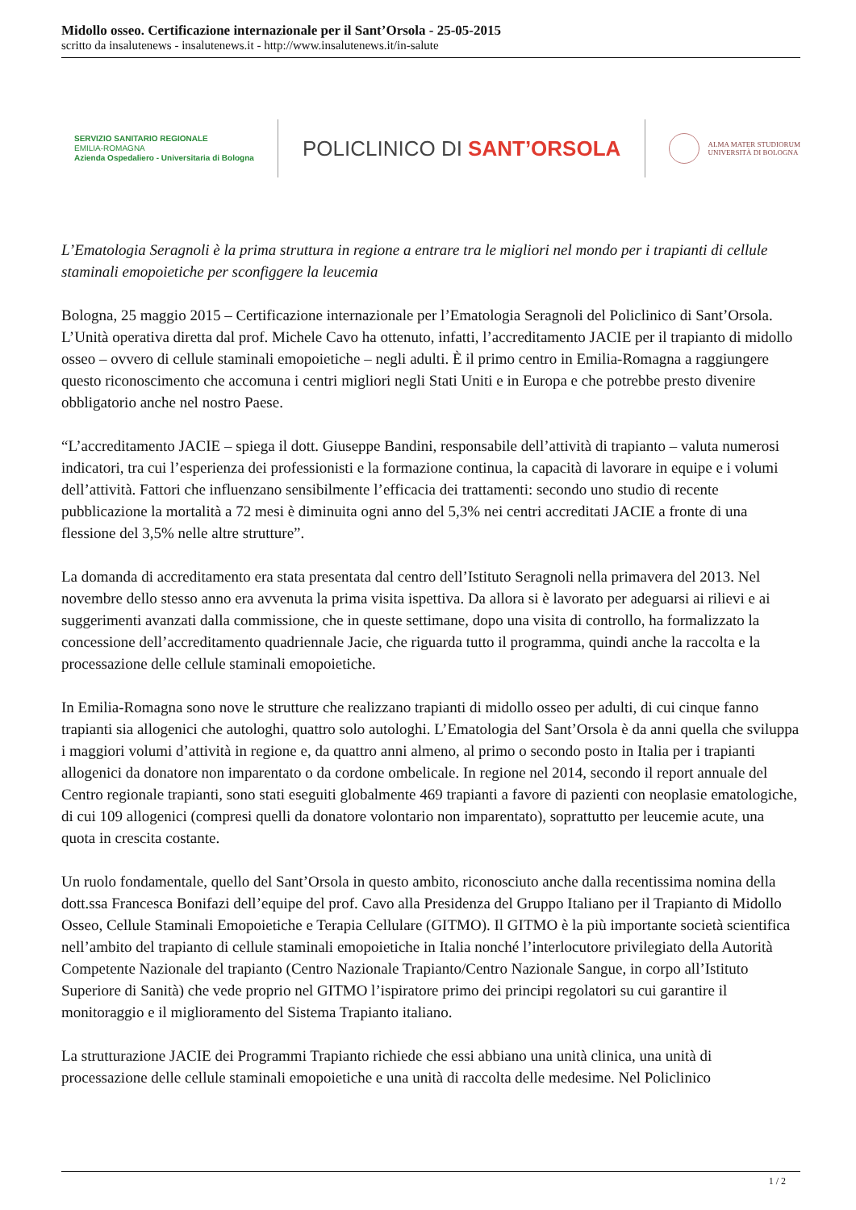Midollo osseo. Certificazione internazionale per il Sant’Orsola - 25-05-2015
scritto da insalutenews - insalutenews.it - http://www.insalutenews.it/in-salute
SERVIZIO SANITARIO REGIONALE
EMILIA-ROMAGNA
Azienda Ospedaliero - Universitaria di Bologna
POLICLINICO DI SANT’ORSOLA
ALMA MATER STUDIORUM
UNIVERSITÀ DI BOLOGNA
L’Ematologia Seragnoli è la prima struttura in regione a entrare tra le migliori nel mondo per i trapianti di cellule staminali emopoietiche per sconfiggere la leucemia
Bologna, 25 maggio 2015 – Certificazione internazionale per l’Ematologia Seragnoli del Policlinico di Sant’Orsola. L’Unità operativa diretta dal prof. Michele Cavo ha ottenuto, infatti, l’accreditamento JACIE per il trapianto di midollo osseo – ovvero di cellule staminali emopoietiche – negli adulti. È il primo centro in Emilia-Romagna a raggiungere questo riconoscimento che accomuna i centri migliori negli Stati Uniti e in Europa e che potrebbe presto divenire obbligatorio anche nel nostro Paese.
“L’accreditamento JACIE – spiega il dott. Giuseppe Bandini, responsabile dell’attività di trapianto – valuta numerosi indicatori, tra cui l’esperienza dei professionisti e la formazione continua, la capacità di lavorare in equipe e i volumi dell’attività. Fattori che influenzano sensibilmente l’efficacia dei trattamenti: secondo uno studio di recente pubblicazione la mortalità a 72 mesi è diminuita ogni anno del 5,3% nei centri accreditati JACIE a fronte di una flessione del 3,5% nelle altre strutture”.
La domanda di accreditamento era stata presentata dal centro dell’Istituto Seragnoli nella primavera del 2013. Nel novembre dello stesso anno era avvenuta la prima visita ispettiva. Da allora si è lavorato per adeguarsi ai rilievi e ai suggerimenti avanzati dalla commissione, che in queste settimane, dopo una visita di controllo, ha formalizzato la concessione dell’accreditamento quadriennale Jacie, che riguarda tutto il programma, quindi anche la raccolta e la processazione delle cellule staminali emopoietiche.
In Emilia-Romagna sono nove le strutture che realizzano trapianti di midollo osseo per adulti, di cui cinque fanno trapianti sia allogenici che autologhi, quattro solo autologhi. L’Ematologia del Sant’Orsola è da anni quella che sviluppa i maggiori volumi d’attività in regione e, da quattro anni almeno, al primo o secondo posto in Italia per i trapianti allogenici da donatore non imparentato o da cordone ombelicale. In regione nel 2014, secondo il report annuale del Centro regionale trapianti, sono stati eseguiti globalmente 469 trapianti a favore di pazienti con neoplasie ematologiche, di cui 109 allogenici (compresi quelli da donatore volontario non imparentato), soprattutto per leucemie acute, una quota in crescita costante.
Un ruolo fondamentale, quello del Sant’Orsola in questo ambito, riconosciuto anche dalla recentissima nomina della dott.ssa Francesca Bonifazi dell’equipe del prof. Cavo alla Presidenza del Gruppo Italiano per il Trapianto di Midollo Osseo, Cellule Staminali Emopoietiche e Terapia Cellulare (GITMO). Il GITMO è la più importante società scientifica nell’ambito del trapianto di cellule staminali emopoietiche in Italia nonché l’interlocutore privilegiato della Autorità Competente Nazionale del trapianto (Centro Nazionale Trapianto/Centro Nazionale Sangue, in corpo all’Istituto Superiore di Sanità) che vede proprio nel GITMO l’ispiratore primo dei principi regolatori su cui garantire il monitoraggio e il miglioramento del Sistema Trapianto italiano.
La strutturazione JACIE dei Programmi Trapianto richiede che essi abbiano una unità clinica, una unità di processazione delle cellule staminali emopoietiche e una unità di raccolta delle medesime. Nel Policlinico
1 / 2